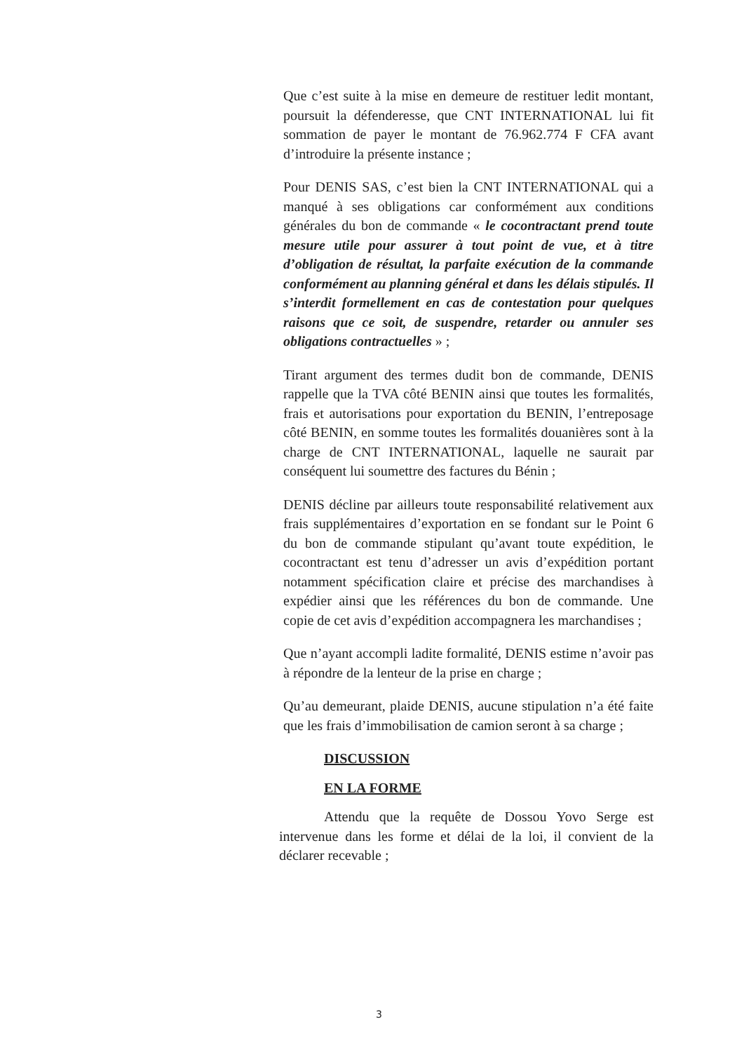Que c’est suite à la mise en demeure de restituer ledit montant, poursuit la défenderesse, que CNT INTERNATIONAL lui fit sommation de payer le montant de 76.962.774 F CFA avant d’introduire la présente instance ;
Pour DENIS SAS, c’est bien la CNT INTERNATIONAL qui a manqué à ses obligations car conformément aux conditions générales du bon de commande « le cocontractant prend toute mesure utile pour assurer à tout point de vue, et à titre d’obligation de résultat, la parfaite exécution de la commande conformément au planning général et dans les délais stipulés. Il s’interdit formellement en cas de contestation pour quelques raisons que ce soit, de suspendre, retarder ou annuler ses obligations contractuelles » ;
Tirant argument des termes dudit bon de commande, DENIS rappelle que la TVA côté BENIN ainsi que toutes les formalités, frais et autorisations pour exportation du BENIN, l’entreposage côté BENIN, en somme toutes les formalités douanières sont à la charge de CNT INTERNATIONAL, laquelle ne saurait par conséquent lui soumettre des factures du Bénin ;
DENIS décline par ailleurs toute responsabilité relativement aux frais supplémentaires d’exportation en se fondant sur le Point 6 du bon de commande stipulant qu’avant toute expédition, le cocontractant est tenu d’adresser un avis d’expédition portant notamment spécification claire et précise des marchandises à expédier ainsi que les références du bon de commande. Une copie de cet avis d’expédition accompagnera les marchandises ;
Que n’ayant accompli ladite formalité, DENIS estime n’avoir pas à répondre de la lenteur de la prise en charge ;
Qu’au demeurant, plaide DENIS, aucune stipulation n’a été faite que les frais d’immobilisation de camion seront à sa charge ;
DISCUSSION
EN LA FORME
Attendu que la requête de Dossou Yovo Serge est intervenue dans les forme et délai de la loi, il convient de la déclarer recevable ;
3